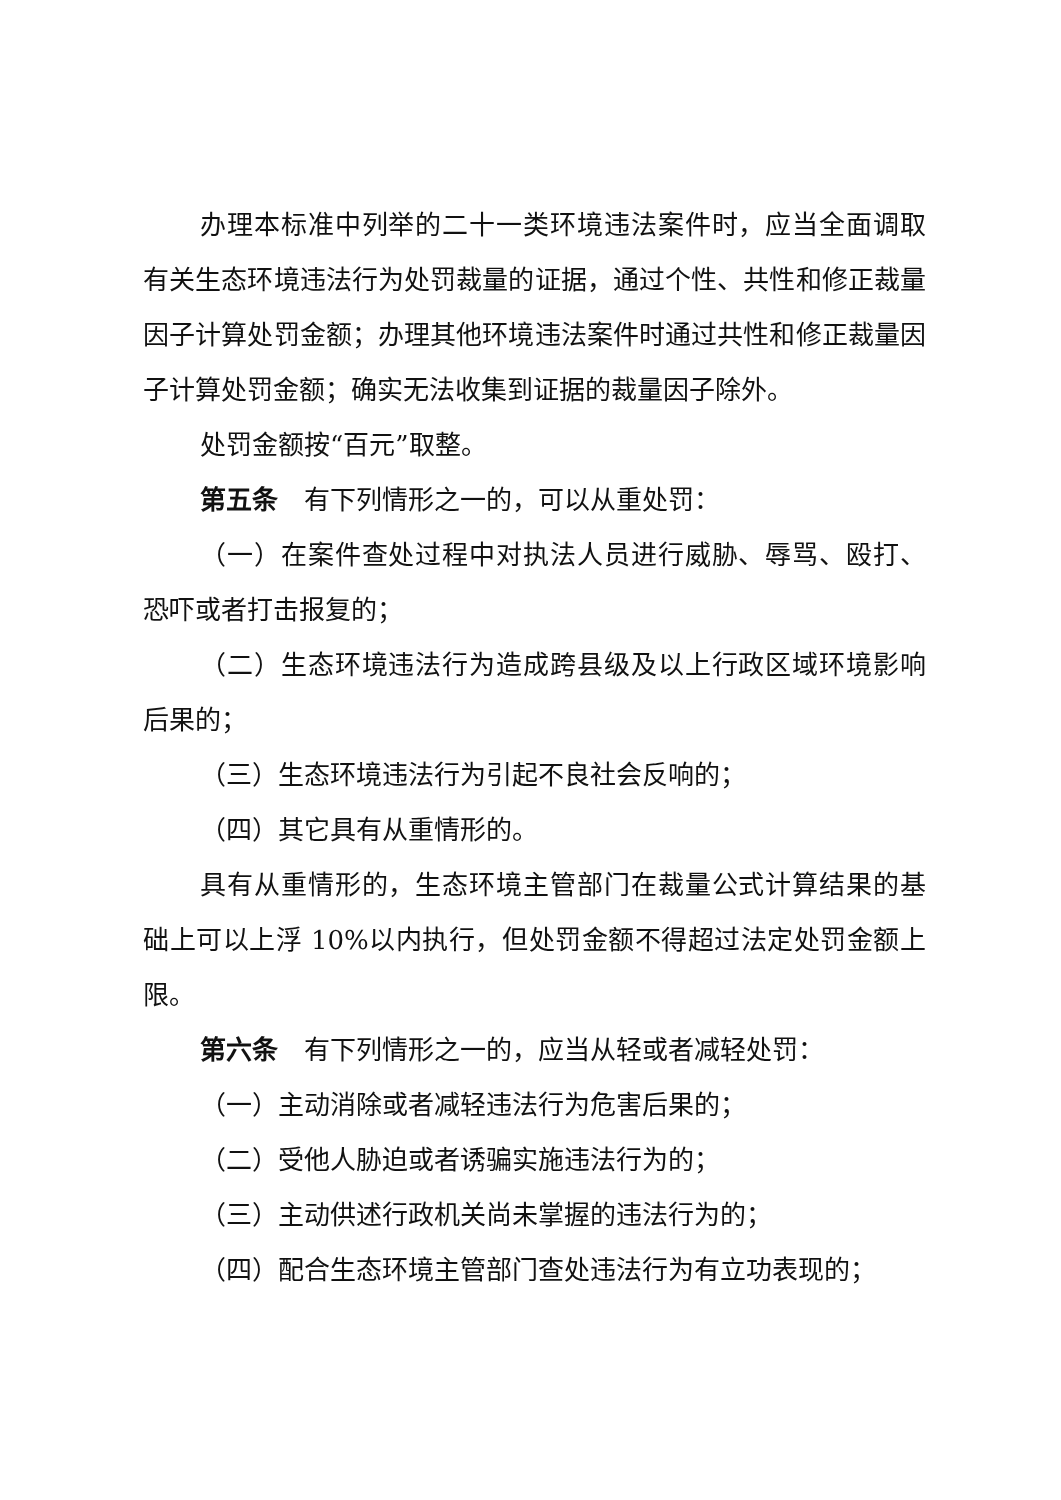办理本标准中列举的二十一类环境违法案件时，应当全面调取有关生态环境违法行为处罚裁量的证据，通过个性、共性和修正裁量因子计算处罚金额；办理其他环境违法案件时通过共性和修正裁量因子计算处罚金额；确实无法收集到证据的裁量因子除外。
处罚金额按“百元”取整。
第五条　有下列情形之一的，可以从重处罚：
（一）在案件查处过程中对执法人员进行威胁、辱骂、殴打、恐吓或者打击报复的；
（二）生态环境违法行为造成跨县级及以上行政区域环境影响后果的；
（三）生态环境违法行为引起不良社会反响的；
（四）其它具有从重情形的。
具有从重情形的，生态环境主管部门在裁量公式计算结果的基础上可以上浮 10%以内执行，但处罚金额不得超过法定处罚金额上限。
第六条　有下列情形之一的，应当从轻或者减轻处罚：
（一）主动消除或者减轻违法行为危害后果的；
（二）受他人胁迫或者诱骗实施违法行为的；
（三）主动供述行政机关尚未掌握的违法行为的；
（四）配合生态环境主管部门查处违法行为有立功表现的；